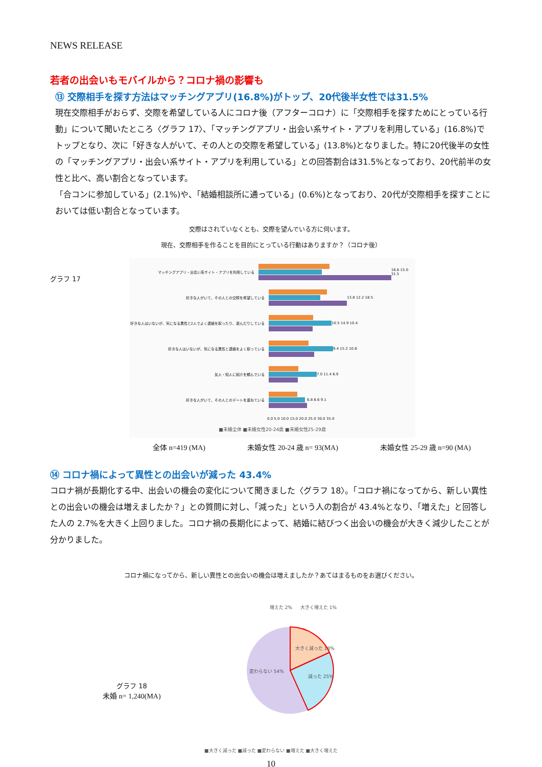NEWS RELEASE
若者の出会いもモバイルから？コロナ禍の影響も
⑬ 交際相手を探す方法はマッチングアプリ(16.8%)がトップ、20代後半女性では31.5%
現在交際相手がおらず、交際を希望している人にコロナ後（アフターコロナ）に「交際相手を探すためにとっている行動」について聞いたところ〈グラフ 17〉、「マッチングアプリ・出会い系サイト・アプリを利用している」(16.8%)でトップとなり、次に「好きな人がいて、その人との交際を希望している」(13.8%)となりました。特に20代後半の女性の「マッチングアプリ・出会い系サイト・アプリを利用している」との回答割合は31.5%となっており、20代前半の女性と比べ、高い割合となっています。
「合コンに参加している」(2.1%)や、「結婚相談所に通っている」(0.6%)となっており、20代が交際相手を探すことにおいては低い割合となっています。
交際はされていなくとも、交際を望んでいる方に伺います。
現在、交際相手を作ることを目的にとっている行動はありますか？（コロナ後）
グラフ 17
マッチングアプリ・出会い系サイト・アプリを利用している 16.8 15.0 31.5
好きな人がいて、その人との交際を希望している 13.8 12.2 18.5
好きな人はいないが、気になる異性と2人でよく連絡を取ったり、遊んだりしている 10.5 14.9 10.4
好きな人はいないが、気になる異性と連絡をよく取っている 9.4 15.2 10.8
友人・知人に紹介を頼んでいる 7.0 11.4 6.9
好きな人がいて、その人とのデートを重ねている 6.8 8.6 9.1
0.0 5.0 10.0 15.0 20.0 25.0 30.0 35.0
■未婚全体 ■未婚女性20-24歳 ■未婚女性25-29歳
全体 n=419 (MA) 未婚女性 20-24 歳 n= 93(MA) 未婚女性 25-29 歳 n=90 (MA)
⑭ コロナ禍によって異性との出会いが減った 43.4%
コロナ禍が長期化する中、出会いの機会の変化について聞きました〈グラフ 18〉。「コロナ禍になってから、新しい異性との出会いの機会は増えましたか？」との質問に対し、「減った」という人の割合が 43.4%となり、「増えた」と回答した人の 2.7%を大きく上回りました。コロナ禍の長期化によって、結婚に結びつく出会いの機会が大きく減少したことが分かりました。
コロナ禍になってから、新しい異性との出会いの機会は増えましたか？あてはまるものをお選びください。
グラフ 18
未婚 n= 1,240(MA)
大きく減った 18%
減った 25%
変わらない 54%
増えた 2%
大きく増えた 1%
■大きく減った ■減った ■変わらない ■増えた ■大きく増えた
10